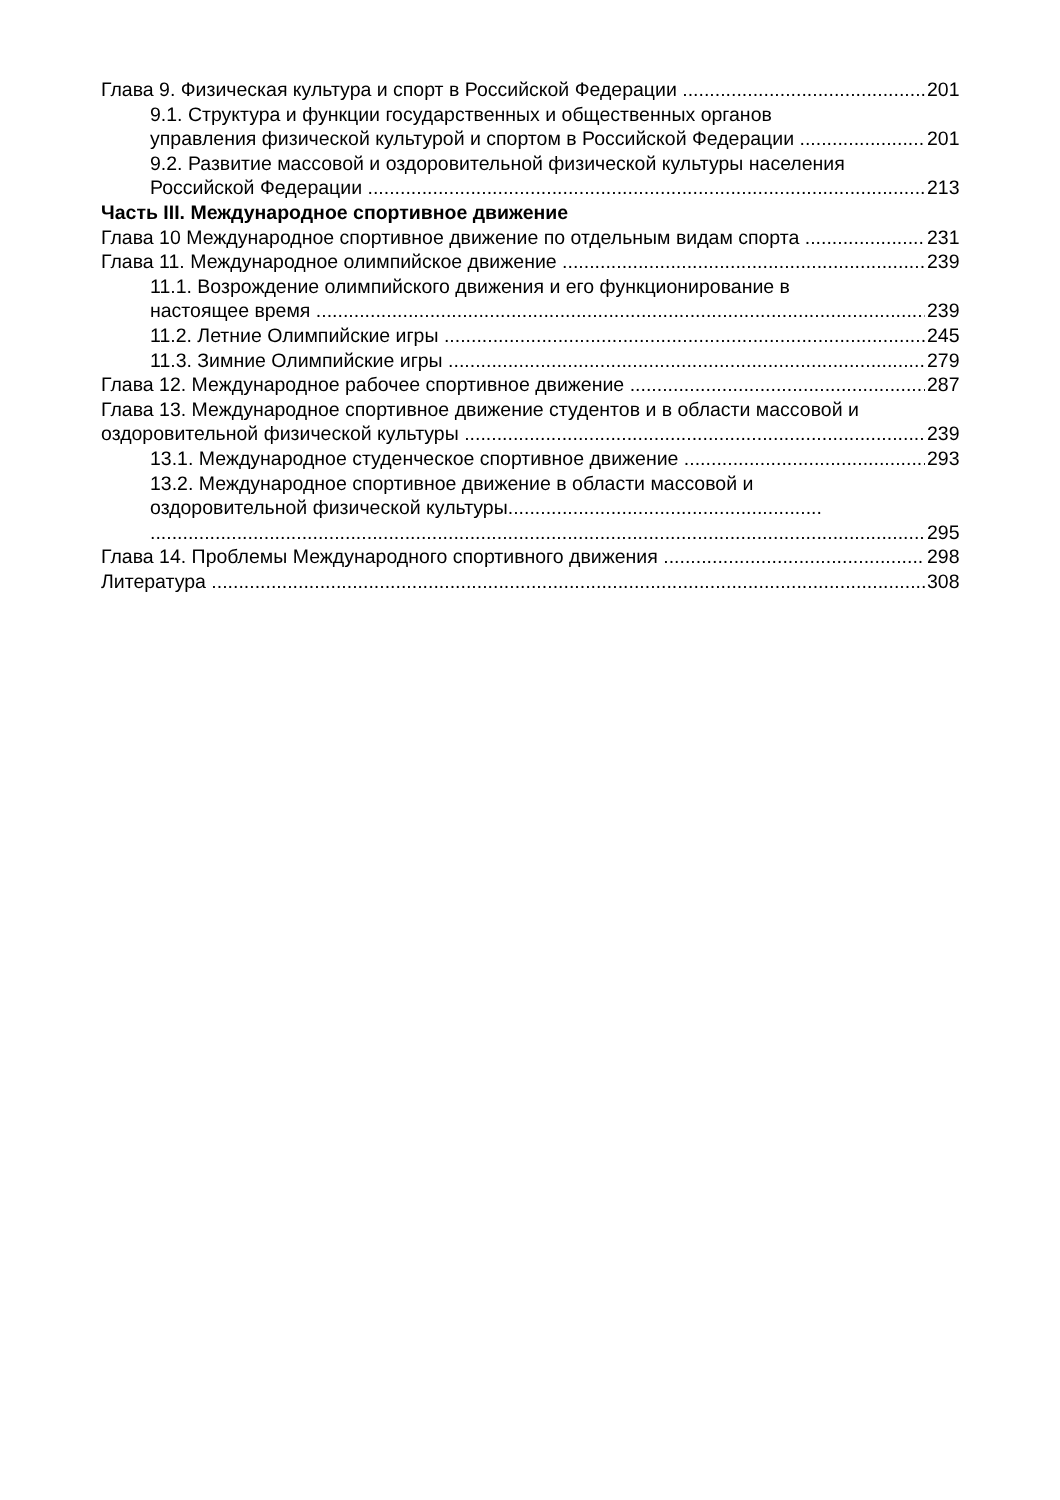Глава 9. Физическая культура и спорт в Российской Федерации 201
9.1. Структура и функции государственных и общественных органов
управления физической культурой и спортом в Российской Федерации 201
9.2. Развитие массовой и оздоровительной физической культуры населения
Российской Федерации 213
Часть III. Международное спортивное движение
Глава 10 Международное спортивное движение по отдельным видам спорта 231
Глава 11. Международное олимпийское движение 239
11.1. Возрождение олимпийского движения и его функционирование в
настоящее время 239
11.2. Летние Олимпийские игры 245
11.3. Зимние Олимпийские игры 279
Глава 12. Международное рабочее спортивное движение 287
Глава 13. Международное спортивное движение студентов и в области массовой и
оздоровительной физической культуры 239
13.1. Международное студенческое спортивное движение 293
13.2. Международное спортивное движение в области массовой и
оздоровительной физической культуры..........................................................
295
Глава 14. Проблемы Международного спортивного движения 298
Литература 308